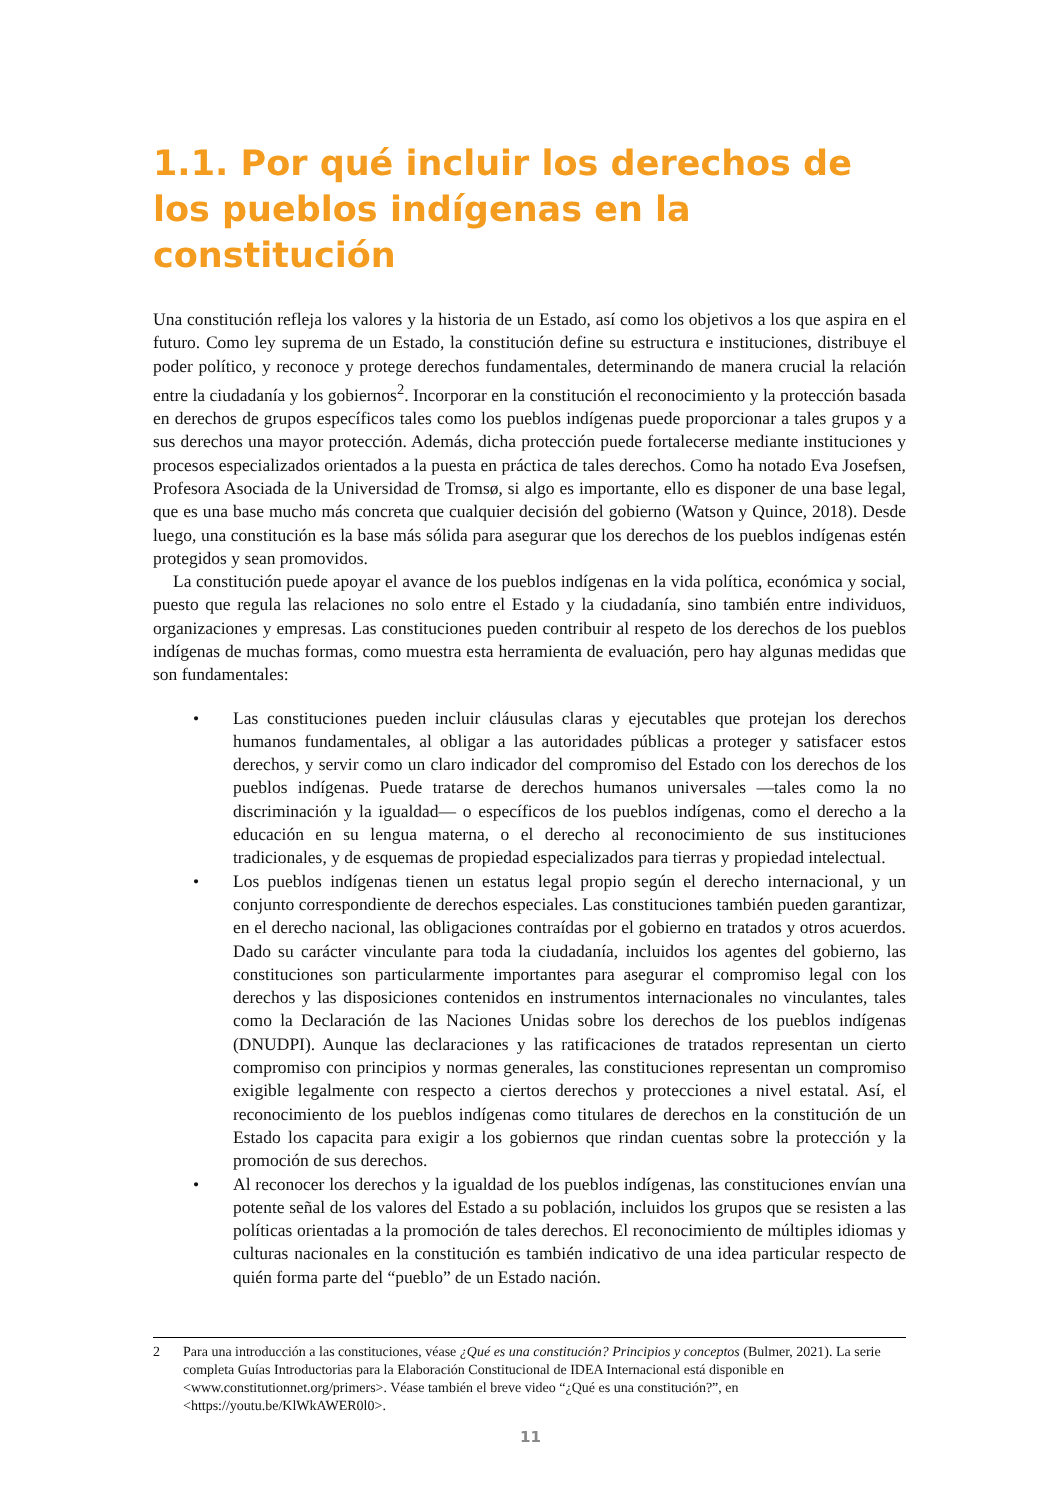1.1. Por qué incluir los derechos de los pueblos indígenas en la constitución
Una constitución refleja los valores y la historia de un Estado, así como los objetivos a los que aspira en el futuro. Como ley suprema de un Estado, la constitución define su estructura e instituciones, distribuye el poder político, y reconoce y protege derechos fundamentales, determinando de manera crucial la relación entre la ciudadanía y los gobiernos<sup>2</sup>. Incorporar en la constitución el reconocimiento y la protección basada en derechos de grupos específicos tales como los pueblos indígenas puede proporcionar a tales grupos y a sus derechos una mayor protección. Además, dicha protección puede fortalecerse mediante instituciones y procesos especializados orientados a la puesta en práctica de tales derechos. Como ha notado Eva Josefsen, Profesora Asociada de la Universidad de Tromsø, si algo es importante, ello es disponer de una base legal, que es una base mucho más concreta que cualquier decisión del gobierno (Watson y Quince, 2018). Desde luego, una constitución es la base más sólida para asegurar que los derechos de los pueblos indígenas estén protegidos y sean promovidos.
La constitución puede apoyar el avance de los pueblos indígenas en la vida política, económica y social, puesto que regula las relaciones no solo entre el Estado y la ciudadanía, sino también entre individuos, organizaciones y empresas. Las constituciones pueden contribuir al respeto de los derechos de los pueblos indígenas de muchas formas, como muestra esta herramienta de evaluación, pero hay algunas medidas que son fundamentales:
• Las constituciones pueden incluir cláusulas claras y ejecutables que protejan los derechos humanos fundamentales, al obligar a las autoridades públicas a proteger y satisfacer estos derechos, y servir como un claro indicador del compromiso del Estado con los derechos de los pueblos indígenas. Puede tratarse de derechos humanos universales —tales como la no discriminación y la igualdad— o específicos de los pueblos indígenas, como el derecho a la educación en su lengua materna, o el derecho al reconocimiento de sus instituciones tradicionales, y de esquemas de propiedad especializados para tierras y propiedad intelectual.
• Los pueblos indígenas tienen un estatus legal propio según el derecho internacional, y un conjunto correspondiente de derechos especiales. Las constituciones también pueden garantizar, en el derecho nacional, las obligaciones contraídas por el gobierno en tratados y otros acuerdos. Dado su carácter vinculante para toda la ciudadanía, incluidos los agentes del gobierno, las constituciones son particularmente importantes para asegurar el compromiso legal con los derechos y las disposiciones contenidos en instrumentos internacionales no vinculantes, tales como la Declaración de las Naciones Unidas sobre los derechos de los pueblos indígenas (DNUDPI). Aunque las declaraciones y las ratificaciones de tratados representan un cierto compromiso con principios y normas generales, las constituciones representan un compromiso exigible legalmente con respecto a ciertos derechos y protecciones a nivel estatal. Así, el reconocimiento de los pueblos indígenas como titulares de derechos en la constitución de un Estado los capacita para exigir a los gobiernos que rindan cuentas sobre la protección y la promoción de sus derechos.
• Al reconocer los derechos y la igualdad de los pueblos indígenas, las constituciones envían una potente señal de los valores del Estado a su población, incluidos los grupos que se resisten a las políticas orientadas a la promoción de tales derechos. El reconocimiento de múltiples idiomas y culturas nacionales en la constitución es también indicativo de una idea particular respecto de quién forma parte del “pueblo” de un Estado nación.
2 Para una introducción a las constituciones, véase ¿Qué es una constitución? Principios y conceptos (Bulmer, 2021). La serie completa Guías Introductorias para la Elaboración Constitucional de IDEA Internacional está disponible en <www.constitutionnet.org/primers>. Véase también el breve video “¿Qué es una constitución?”, en <https://youtu.be/KlWkAWER0l0>.
11